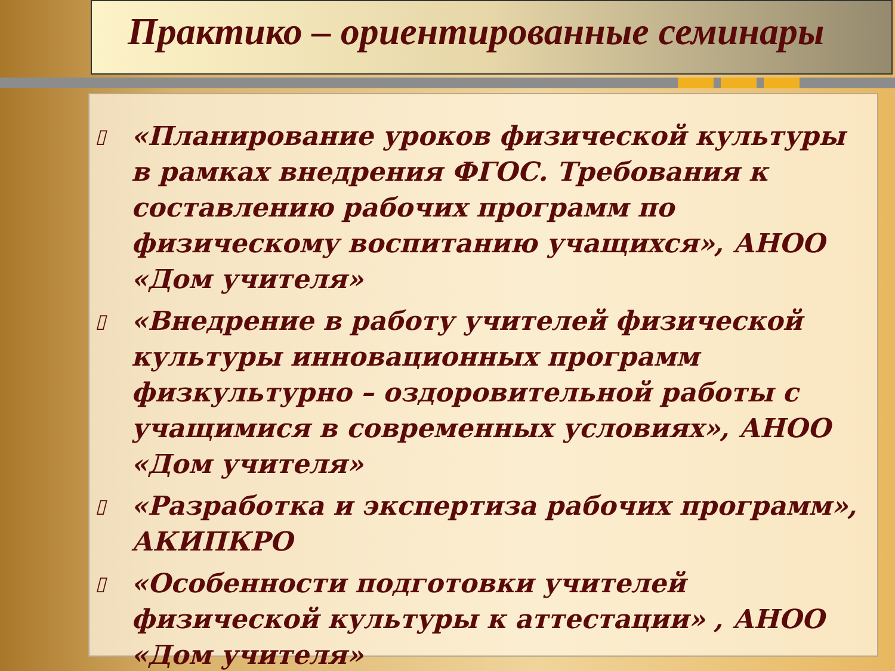Практико – ориентированные семинары
▯
«Планирование уроков физической культуры в рамках внедрения ФГОС. Требования к составлению рабочих программ по физическому воспитанию учащихся», АНОО «Дом учителя»
▯
«Внедрение в работу учителей физической культуры инновационных программ физкультурно – оздоровительной работы с учащимися в современных условиях», АНОО «Дом учителя»
▯
«Разработка и экспертиза рабочих программ», АКИПКРО
▯
«Особенности подготовки учителей физической культуры к аттестации» , АНОО «Дом учителя»